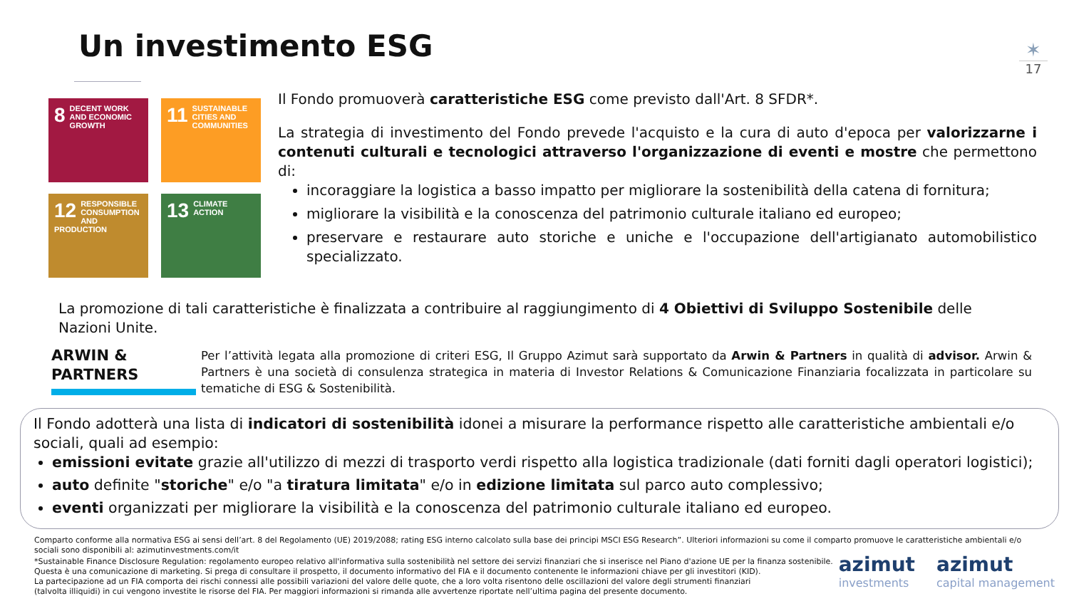Un investimento ESG
✶
17
8 DECENT WORK AND ECONOMIC GROWTH
11 SUSTAINABLE CITIES AND COMMUNITIES
12 RESPONSIBLE CONSUMPTION AND PRODUCTION
13 CLIMATE ACTION
Il Fondo promuoverà caratteristiche ESG come previsto dall'Art. 8 SFDR*.
La strategia di investimento del Fondo prevede l'acquisto e la cura di auto d'epoca per valorizzarne i contenuti culturali e tecnologici attraverso l'organizzazione di eventi e mostre che permettono di:
incoraggiare la logistica a basso impatto per migliorare la sostenibilità della catena di fornitura;
migliorare la visibilità e la conoscenza del patrimonio culturale italiano ed europeo;
preservare e restaurare auto storiche e uniche e l'occupazione dell'artigianato automobilistico specializzato.
La promozione di tali caratteristiche è finalizzata a contribuire al raggiungimento di 4 Obiettivi di Sviluppo Sostenibile delle Nazioni Unite.
ARWIN &
PARTNERS
Per l’attività legata alla promozione di criteri ESG, Il Gruppo Azimut sarà supportato da Arwin & Partners in qualità di advisor. Arwin & Partners è una società di consulenza strategica in materia di Investor Relations & Comunicazione Finanziaria focalizzata in particolare su tematiche di ESG & Sostenibilità.
Il Fondo adotterà una lista di indicatori di sostenibilità idonei a misurare la performance rispetto alle caratteristiche ambientali e/o sociali, quali ad esempio:
emissioni evitate grazie all'utilizzo di mezzi di trasporto verdi rispetto alla logistica tradizionale (dati forniti dagli operatori logistici);
auto definite "storiche" e/o "a tiratura limitata" e/o in edizione limitata sul parco auto complessivo;
eventi organizzati per migliorare la visibilità e la conoscenza del patrimonio culturale italiano ed europeo.
Comparto conforme alla normativa ESG ai sensi dell’art. 8 del Regolamento (UE) 2019/2088; rating ESG interno calcolato sulla base dei principi MSCI ESG Research”. Ulteriori informazioni su come il comparto promuove le caratteristiche ambientali e/o sociali sono disponibili al: azimutinvestments.com/it
*Sustainable Finance Disclosure Regulation: regolamento europeo relativo all'informativa sulla sostenibilità nel settore dei servizi finanziari che si inserisce nel Piano d'azione UE per la finanza sostenibile.
Questa è una comunicazione di marketing. Si prega di consultare il prospetto, il documento informativo del FIA e il documento contenente le informazioni chiave per gli investitori (KID).
La partecipazione ad un FIA comporta dei rischi connessi alle possibili variazioni del valore delle quote, che a loro volta risentono delle oscillazioni del valore degli strumenti finanziari
(talvolta illiquidi) in cui vengono investite le risorse del FIA. Per maggiori informazioni si rimanda alle avvertenze riportate nell’ultima pagina del presente documento.
azimut
investments
azimut
capital management